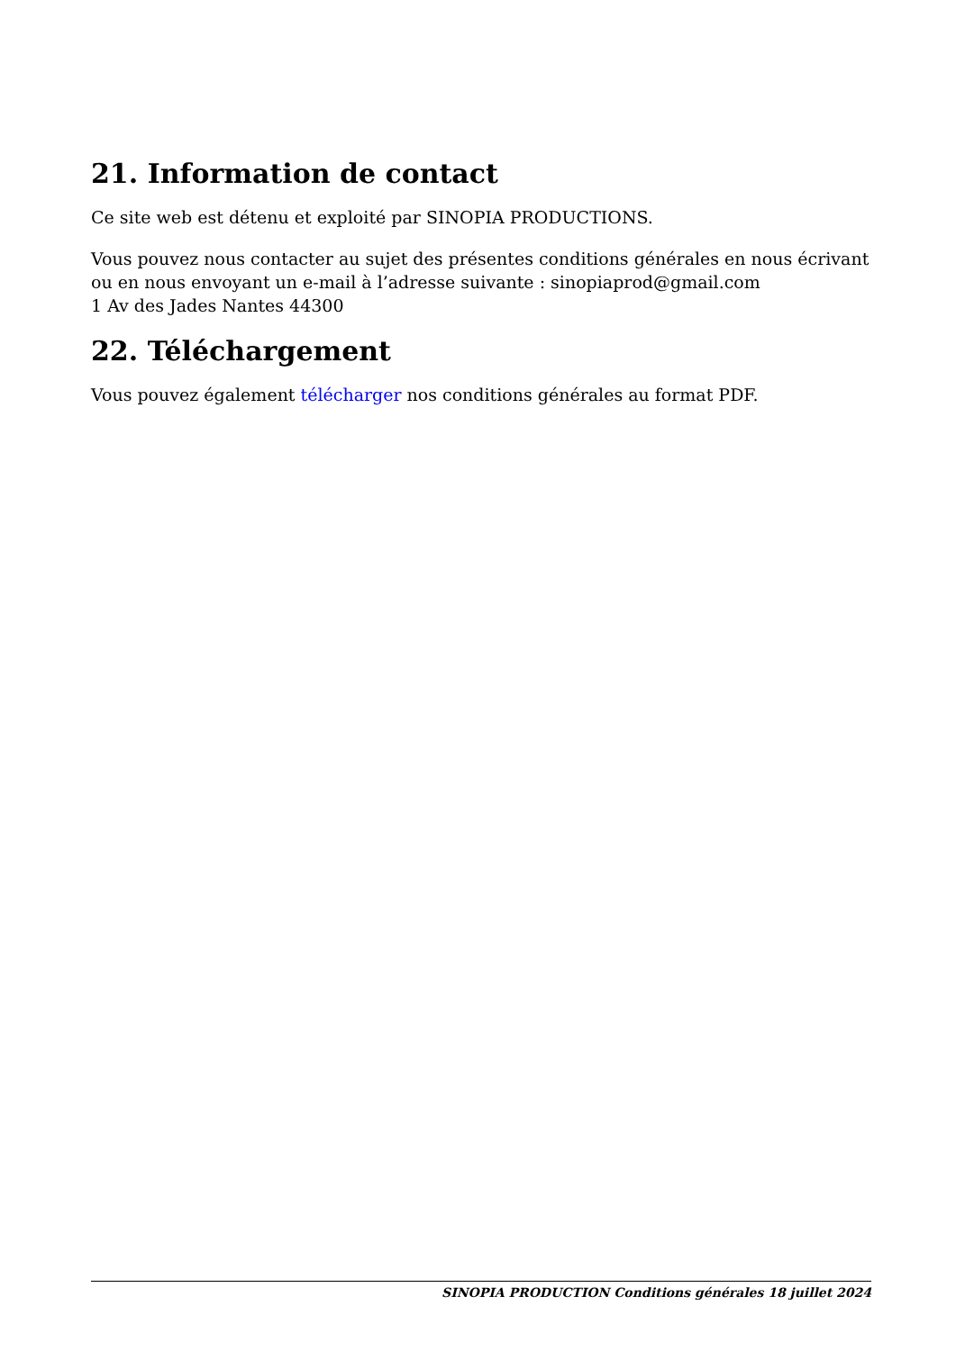21. Information de contact
Ce site web est détenu et exploité par SINOPIA PRODUCTIONS.
Vous pouvez nous contacter au sujet des présentes conditions générales en nous écrivant ou en nous envoyant un e-mail à l’adresse suivante : sinopiaprod@gmail.com
1 Av des Jades Nantes 44300
22. Téléchargement
Vous pouvez également télécharger nos conditions générales au format PDF.
SINOPIA PRODUCTION Conditions générales 18 juillet 2024